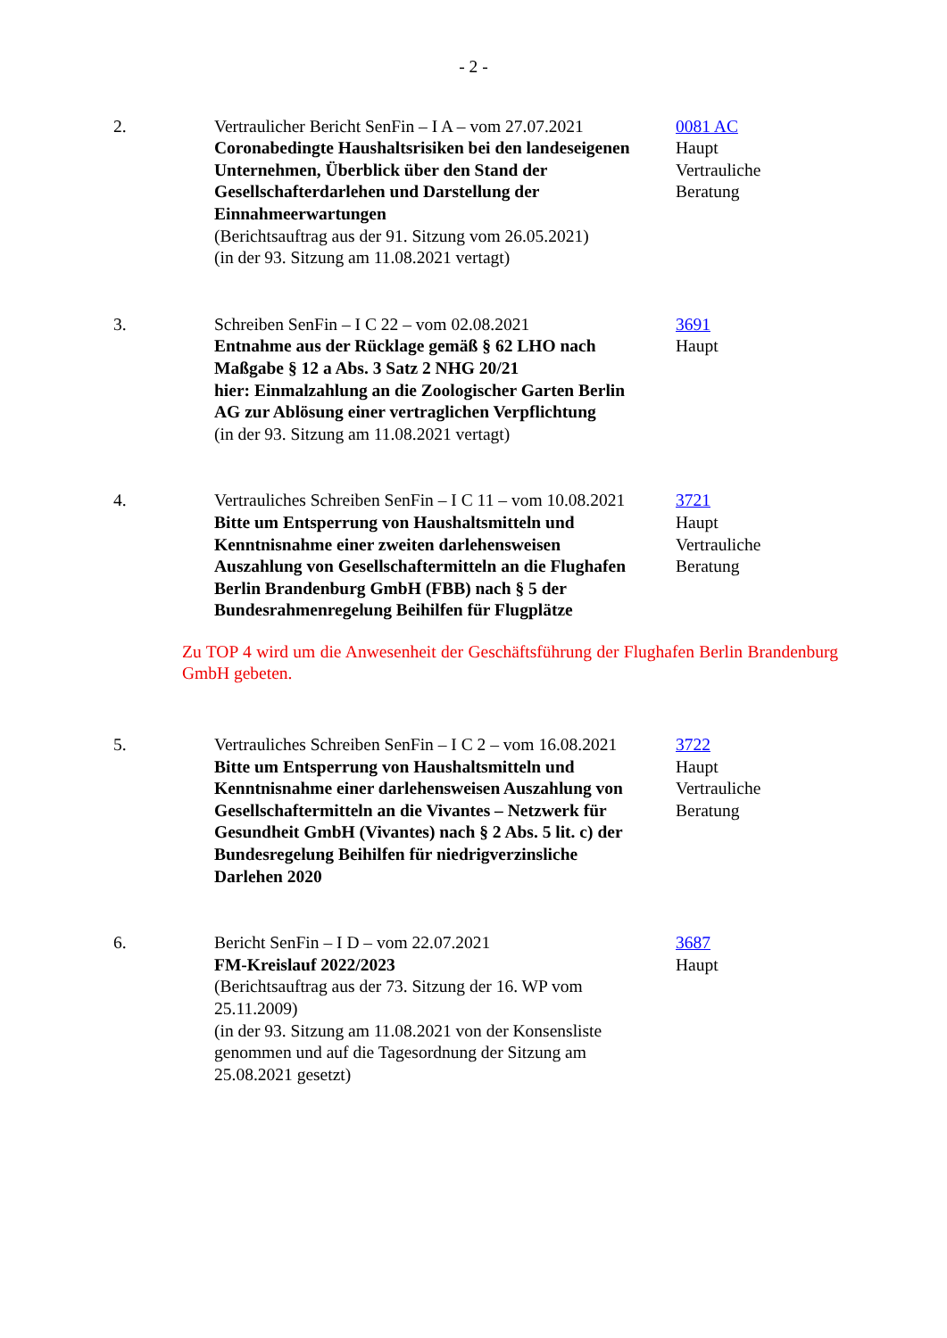- 2 -
2. Vertraulicher Bericht SenFin – I A – vom 27.07.2021
Coronabedingte Haushaltsrisiken bei den landeseigenen Unternehmen, Überblick über den Stand der Gesellschafterdarlehen und Darstellung der Einnahmeerwartungen
(Berichtsauftrag aus der 91. Sitzung vom 26.05.2021)
(in der 93. Sitzung am 11.08.2021 vertagt)
0081 AC
Haupt
Vertrauliche
Beratung
3. Schreiben SenFin – I C 22 – vom 02.08.2021
Entnahme aus der Rücklage gemäß § 62 LHO nach Maßgabe § 12 a Abs. 3 Satz 2 NHG 20/21
hier: Einmalzahlung an die Zoologischer Garten Berlin AG zur Ablösung einer vertraglichen Verpflichtung
(in der 93. Sitzung am 11.08.2021 vertagt)
3691
Haupt
4. Vertrauliches Schreiben SenFin – I C 11 – vom 10.08.2021
Bitte um Entsperrung von Haushaltsmitteln und Kenntnisnahme einer zweiten darlehensweisen Auszahlung von Gesellschaftermitteln an die Flughafen Berlin Brandenburg GmbH (FBB) nach § 5 der Bundesrahmenregelung Beihilfen für Flugplätze
3721
Haupt
Vertrauliche
Beratung
Zu TOP 4 wird um die Anwesenheit der Geschäftsführung der Flughafen Berlin Brandenburg GmbH gebeten.
5. Vertrauliches Schreiben SenFin – I C 2 – vom 16.08.2021
Bitte um Entsperrung von Haushaltsmitteln und Kenntnisnahme einer darlehensweisen Auszahlung von Gesellschaftermitteln an die Vivantes – Netzwerk für Gesundheit GmbH (Vivantes) nach § 2 Abs. 5 lit. c) der Bundesregelung Beihilfen für niedrigverzinsliche Darlehen 2020
3722
Haupt
Vertrauliche
Beratung
6. Bericht SenFin – I D – vom 22.07.2021
FM-Kreislauf 2022/2023
(Berichtsauftrag aus der 73. Sitzung der 16. WP vom 25.11.2009)
(in der 93. Sitzung am 11.08.2021 von der Konsensliste genommen und auf die Tagesordnung der Sitzung am 25.08.2021 gesetzt)
3687
Haupt